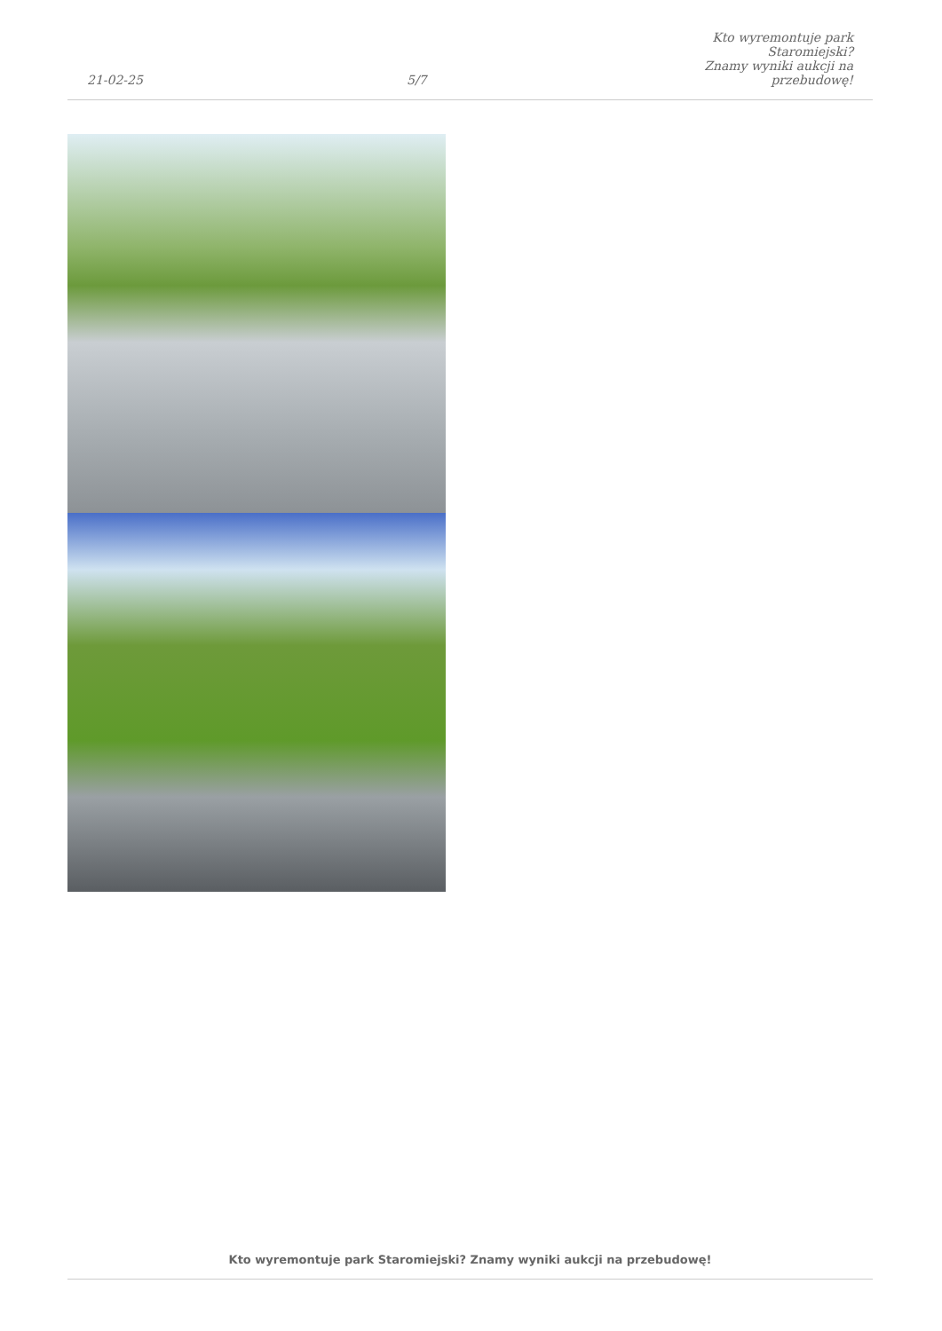21-02-25
5/7
Kto wyremontuje park Staromiejski?
Znamy wyniki aukcji na przebudowę!
Kto wyremontuje park Staromiejski? Znamy wyniki aukcji na przebudowę!